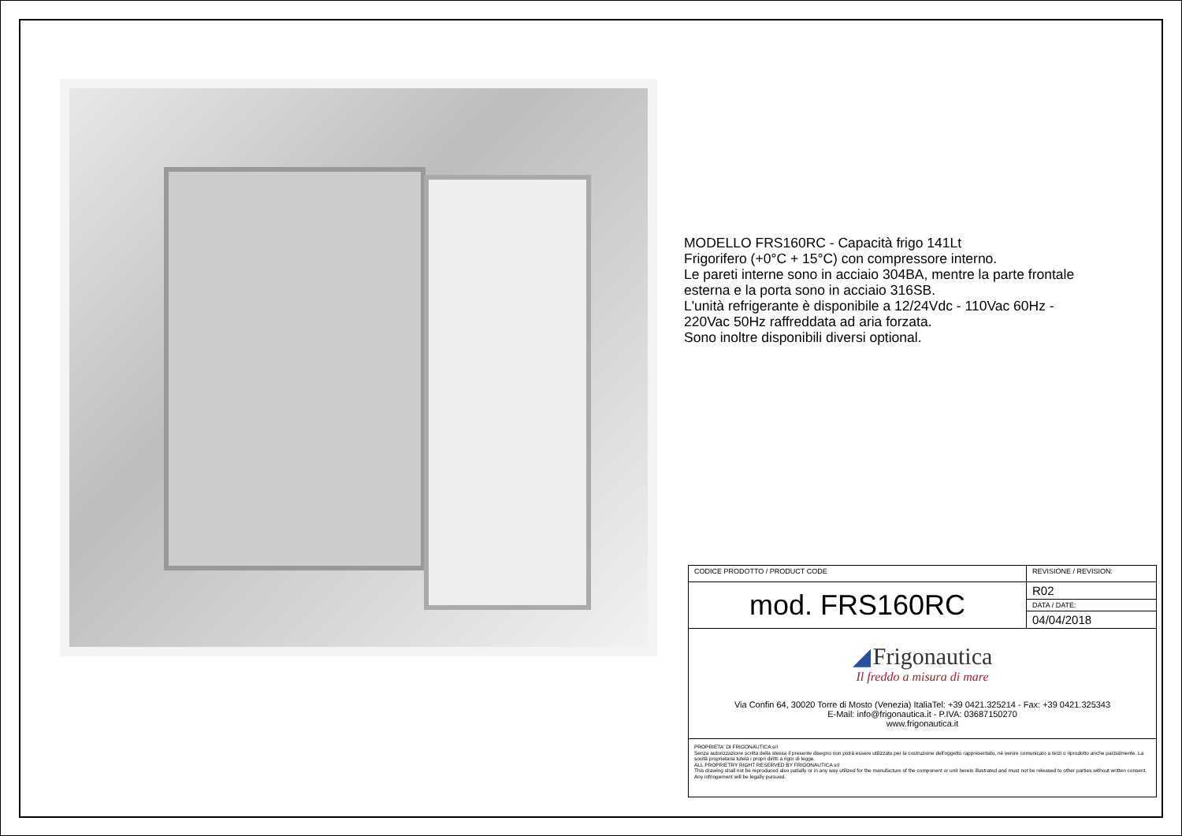MODELLO FRS160RC - Capacità frigo 141Lt
Frigorifero (+0°C + 15°C) con compressore interno.
Le pareti interne sono in acciaio 304BA, mentre la parte frontale
esterna e la porta sono in acciaio 316SB.
L'unità refrigerante è disponibile a 12/24Vdc - 110Vac 60Hz -
220Vac 50Hz raffreddata ad aria forzata.
Sono inoltre disponibili diversi optional.
| CODICE PRODOTTO / PRODUCT CODE | REVISIONE / REVISION: |
| mod. FRS160RC | R02 |
| | DATA / DATE: |
| | 04/04/2018 |
| ◢ Frigonautica Il freddo a misura di mare Via Confin 64, 30020 Torre di Mosto (Venezia) ItaliaTel: +39 0421.325214 - Fax: +39 0421.325343 E-Mail: info@frigonautica.it - P.IVA: 03687150270 www.frigonautica.it | |
| PROPRIETA' DI FRIGONAUTICA srl Senza autorizzazione scritta della stessa il presente disegno non potrà essere utilizzato per la costruzione dell'oggetto rappresentato, nè venire comunicato a terzi o riprodotto anche parzialmente. La socità proprietaria tutela i propri diritti a rigor di legge. ALL PROPRIETRY RIGHT RESERVED BY FRIGONAUTICA srl This drawing shall not be reproduced also patially or in any way utilized for the manufacture of the component or unit herein illustrated and must not be released to other parties without written consent. Any infringement will be legally pursued. | |